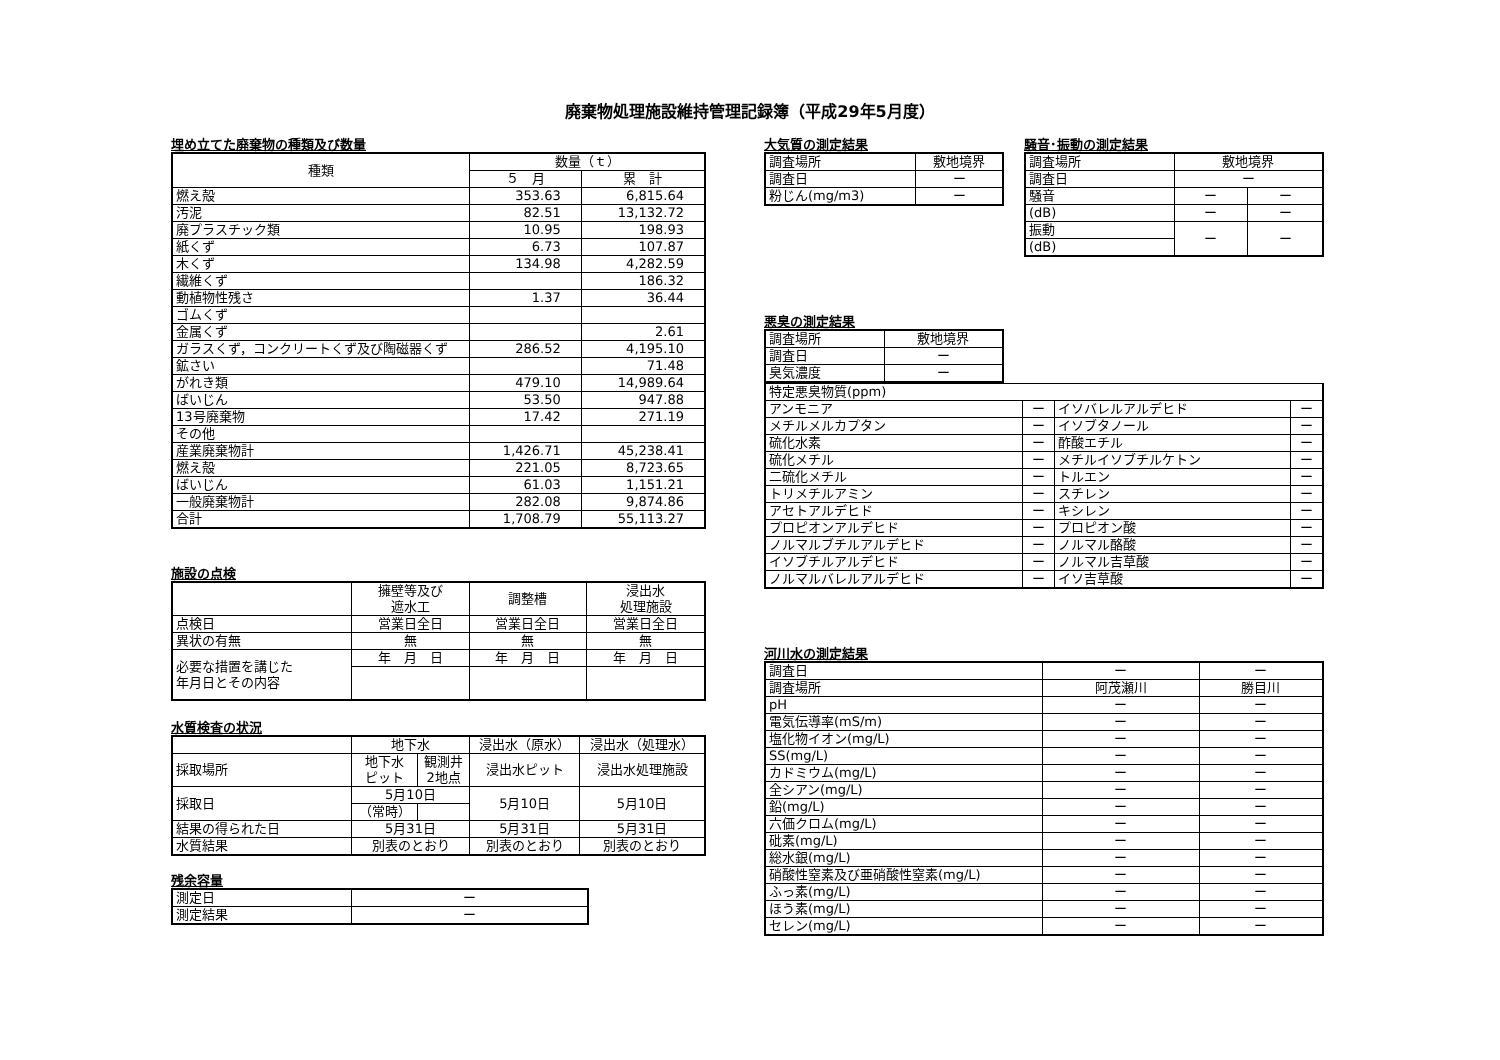廃棄物処理施設維持管理記録簿（平成29年5月度）
埋め立てた廃棄物の種類及び数量
| 種類 | 数量（ｔ） | |
| --- | --- | --- |
| | ５ 月 | 累 計 |
| 燃え殻 | 353.63 | 6,815.64 |
| 汚泥 | 82.51 | 13,132.72 |
| 廃プラスチック類 | 10.95 | 198.93 |
| 紙くず | 6.73 | 107.87 |
| 木くず | 134.98 | 4,282.59 |
| 繊維くず | | 186.32 |
| 動植物性残さ | 1.37 | 36.44 |
| ゴムくず | | |
| 金属くず | | 2.61 |
| ガラスくず，コンクリートくず及び陶磁器くず | 286.52 | 4,195.10 |
| 鉱さい | | 71.48 |
| がれき類 | 479.10 | 14,989.64 |
| ばいじん | 53.50 | 947.88 |
| 13号廃棄物 | 17.42 | 271.19 |
| その他 | | |
| 産業廃棄物計 | 1,426.71 | 45,238.41 |
| 燃え殻 | 221.05 | 8,723.65 |
| ばいじん | 61.03 | 1,151.21 |
| 一般廃棄物計 | 282.08 | 9,874.86 |
| 合計 | 1,708.79 | 55,113.27 |
施設の点検
| | 擁壁等及び 遮水工 | 調整槽 | 浸出水 処理施設 |
| 点検日 | 営業日全日 | 営業日全日 | 営業日全日 |
| 異状の有無 | 無 | 無 | 無 |
| 必要な措置を講じた 年月日とその内容 | 年 月 日 | 年 月 日 | 年 月 日 |
水質検査の状況
| | 地下水 | | 浸出水（原水） | 浸出水（処理水） |
| 採取場所 | 地下水 ピット | 観測井 2地点 | 浸出水ピット | 浸出水処理施設 |
| 採取日 | 5月10日 | | 5月10日 | 5月10日 |
| | （常時） | | | |
| 結果の得られた日 | 5月31日 | | 5月31日 | 5月31日 |
| 水質結果 | 別表のとおり | | 別表のとおり | 別表のとおり |
残余容量
| 測定日 | ー |
| 測定結果 | ー |
大気質の測定結果
| 調査場所 | 敷地境界 |
| 調査日 | ー |
| 粉じん(mg/m3) | ー |
騒音･振動の測定結果
| 調査場所 | 敷地境界 | |
| 調査日 | ー | |
| 騒音 | ー | ー |
| (dB) | ー | ー |
| 振動 | ー | ー |
| (dB) | | |
悪臭の測定結果
| 調査場所 | 敷地境界 |
| 調査日 | ー |
| 臭気濃度 | ー |
| 特定悪臭物質(ppm) | | | |
| アンモニア | ー | イソバレルアルデヒド | ー |
| メチルメルカプタン | ー | イソブタノール | ー |
| 硫化水素 | ー | 酢酸エチル | ー |
| 硫化メチル | ー | メチルイソブチルケトン | ー |
| 二硫化メチル | ー | トルエン | ー |
| トリメチルアミン | ー | スチレン | ー |
| アセトアルデヒド | ー | キシレン | ー |
| プロピオンアルデヒド | ー | プロピオン酸 | ー |
| ノルマルブチルアルデヒド | ー | ノルマル酪酸 | ー |
| イソブチルアルデヒド | ー | ノルマル吉草酸 | ー |
| ノルマルバレルアルデヒド | ー | イソ吉草酸 | ー |
河川水の測定結果
| 調査日 | ー | ー |
| 調査場所 | 阿茂瀬川 | 勝目川 |
| pH | ー | ー |
| 電気伝導率(mS/m) | ー | ー |
| 塩化物イオン(mg/L) | ー | ー |
| SS(mg/L) | ー | ー |
| カドミウム(mg/L) | ー | ー |
| 全シアン(mg/L) | ー | ー |
| 鉛(mg/L) | ー | ー |
| 六価クロム(mg/L) | ー | ー |
| 砒素(mg/L) | ー | ー |
| 総水銀(mg/L) | ー | ー |
| 硝酸性窒素及び亜硝酸性窒素(mg/L) | ー | ー |
| ふっ素(mg/L) | ー | ー |
| ほう素(mg/L) | ー | ー |
| セレン(mg/L) | ー | ー |